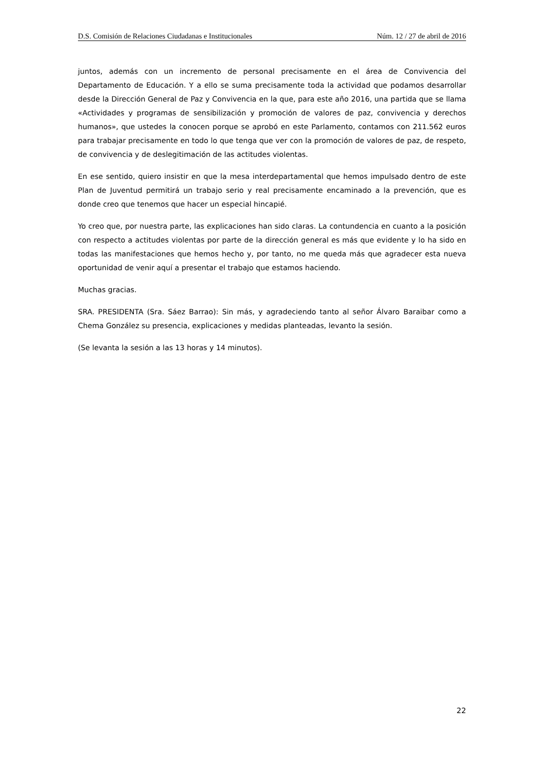D.S. Comisión de Relaciones Ciudadanas e Institucionales Núm. 12 / 27 de abril de 2016
juntos, además con un incremento de personal precisamente en el área de Convivencia del Departamento de Educación. Y a ello se suma precisamente toda la actividad que podamos desarrollar desde la Dirección General de Paz y Convivencia en la que, para este año 2016, una partida que se llama «Actividades y programas de sensibilización y promoción de valores de paz, convivencia y derechos humanos», que ustedes la conocen porque se aprobó en este Parlamento, contamos con 211.562 euros para trabajar precisamente en todo lo que tenga que ver con la promoción de valores de paz, de respeto, de convivencia y de deslegitimación de las actitudes violentas.
En ese sentido, quiero insistir en que la mesa interdepartamental que hemos impulsado dentro de este Plan de Juventud permitirá un trabajo serio y real precisamente encaminado a la prevención, que es donde creo que tenemos que hacer un especial hincapié.
Yo creo que, por nuestra parte, las explicaciones han sido claras. La contundencia en cuanto a la posición con respecto a actitudes violentas por parte de la dirección general es más que evidente y lo ha sido en todas las manifestaciones que hemos hecho y, por tanto, no me queda más que agradecer esta nueva oportunidad de venir aquí a presentar el trabajo que estamos haciendo.
Muchas gracias.
SRA. PRESIDENTA (Sra. Sáez Barrao): Sin más, y agradeciendo tanto al señor Álvaro Baraibar como a Chema González su presencia, explicaciones y medidas planteadas, levanto la sesión.
(Se levanta la sesión a las 13 horas y 14 minutos).
22